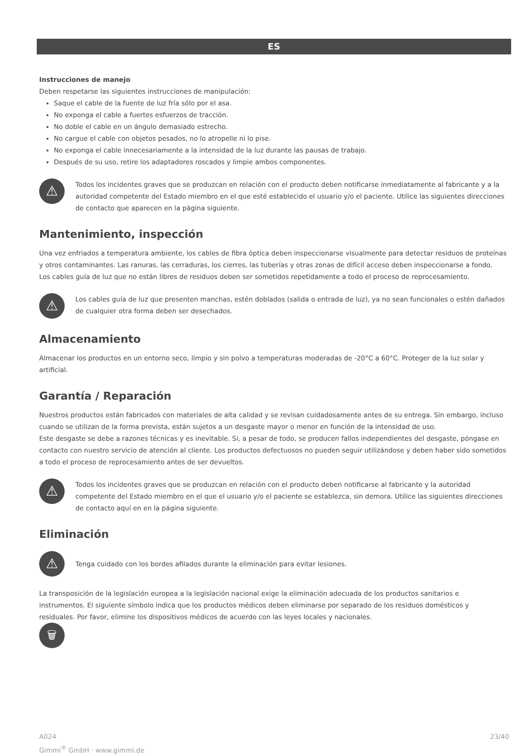ES
Instrucciones de manejo
Deben respetarse las siguientes instrucciones de manipulación:
Saque el cable de la fuente de luz fría sólo por el asa.
No exponga el cable a fuertes esfuerzos de tracción.
No doble el cable en un ángulo demasiado estrecho.
No cargue el cable con objetos pesados, no lo atropelle ni lo pise.
No exponga el cable innecesariamente a la intensidad de la luz durante las pausas de trabajo.
Después de su uso, retire los adaptadores roscados y limpie ambos componentes.
⚠
Todos los incidentes graves que se produzcan en relación con el producto deben notificarse inmediatamente al fabricante y a la autoridad competente del Estado miembro en el que esté establecido el usuario y/o el paciente. Utilice las siguientes direcciones de contacto que aparecen en la página siguiente.
Mantenimiento, inspección
Una vez enfriados a temperatura ambiente, los cables de fibra óptica deben inspeccionarse visualmente para detectar residuos de proteínas y otros contaminantes. Las ranuras, las cerraduras, los cierres, las tuberías y otras zonas de difícil acceso deben inspeccionarse a fondo.
Los cables guía de luz que no están libres de residuos deben ser sometidos repetidamente a todo el proceso de reprocesamiento.
⚠
Los cables guía de luz que presenten manchas, estén doblados (salida o entrada de luz), ya no sean funcionales o estén dañados de cualquier otra forma deben ser desechados.
Almacenamiento
Almacenar los productos en un entorno seco, limpio y sin polvo a temperaturas moderadas de -20°C a 60°C. Proteger de la luz solar y artificial.
Garantía / Reparación
Nuestros productos están fabricados con materiales de alta calidad y se revisan cuidadosamente antes de su entrega. Sin embargo, incluso cuando se utilizan de la forma prevista, están sujetos a un desgaste mayor o menor en función de la intensidad de uso.
Este desgaste se debe a razones técnicas y es inevitable. Si, a pesar de todo, se producen fallos independientes del desgaste, póngase en contacto con nuestro servicio de atención al cliente. Los productos defectuosos no pueden seguir utilizándose y deben haber sido sometidos a todo el proceso de reprocesamiento antes de ser devueltos.
⚠
Todos los incidentes graves que se produzcan en relación con el producto deben notificarse al fabricante y la autoridad competente del Estado miembro en el que el usuario y/o el paciente se establezca, sin demora. Utilice las siguientes direcciones de contacto aquí en en la página siguiente.
Eliminación
⚠
Tenga cuidado con los bordes afilados durante la eliminación para evitar lesiones.
La transposición de la legislación europea a la legislación nacional exige la eliminación adecuada de los productos sanitarios e instrumentos. El siguiente símbolo indica que los productos médicos deben eliminarse por separado de los residuos domésticos y residuales. Por favor, elimine los dispositivos médicos de acuerdo con las leyes locales y nacionales.
🗑
A024
Gimmi<sup>®</sup> GmbH · www.gimmi.de
23/40